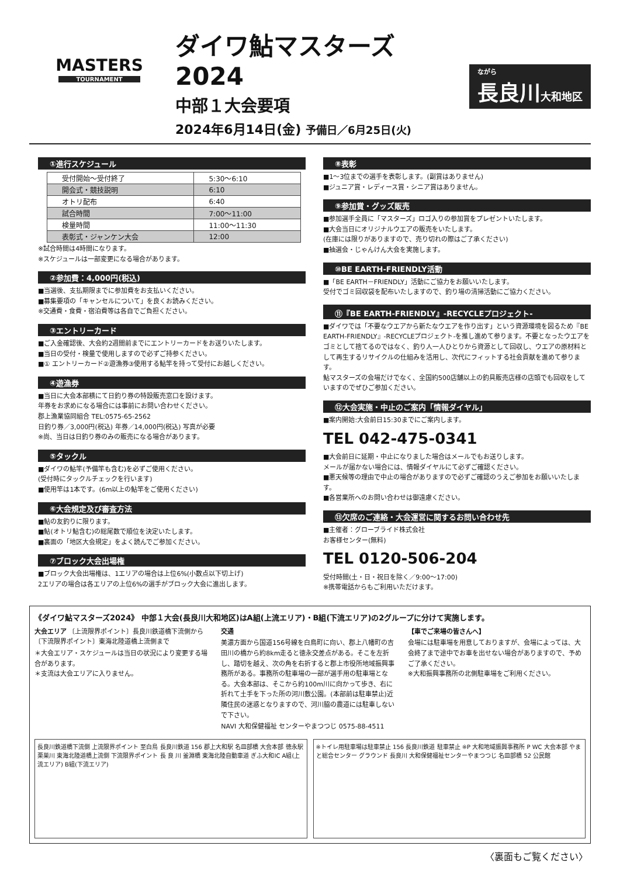MASTERS
TOURNAMENT
ダイワ鮎マスターズ 2024
中部１大会要項
2024年6月14日(金) 予備日／6月25日(火)
ながら
長良川大和地区
①進行スケジュール
| 受付開始～受付終了 | 5:30～6:10 |
| 開会式・競技説明 | 6:10 |
| オトリ配布 | 6:40 |
| 試合時間 | 7:00～11:00 |
| 検量時間 | 11:00～11:30 |
| 表彰式・ジャンケン大会 | 12:00 |
※試合時間は4時間になります。
※スケジュールは一部変更になる場合があります。
②参加費：4,000円(税込)
■当選後、支払期限までに参加費をお支払いください。
■募集要項の「キャンセルについて」を良くお読みください。
※交通費・食費・宿泊費等は各自でご負担ください。
③エントリーカード
■ご入金確認後、大会約2週間前までにエントリーカードをお送りいたします。
■当日の受付・検量で使用しますので必ずご持参ください。
■① エントリーカード②遊漁券③使用する鮎竿を持って受付にお越しください。
④遊漁券
■当日に大会本部横にて日釣り券の特設販売窓口を設けます。
年券をお求めになる場合には事前にお問い合わせください。
郡上漁業協同組合 TEL:0575-65-2562
日釣り券／3,000円(税込) 年券／14,000円(税込) 写真が必要
※尚、当日は日釣り券のみの販売になる場合があります。
⑤タックル
■ダイワの鮎竿(予備竿も含む)を必ずご使用ください。
(受付時にタックルチェックを行います)
■使用竿は1本です。(6m以上の鮎竿をご使用ください)
⑥大会規定及び審査方法
■鮎の友釣りに限ります。
■鮎(オトリ鮎含む)の総尾数で順位を決定いたします。
■裏面の「地区大会規定」をよく読んでご参加ください。
⑦ブロック大会出場権
■ブロック大会出場権は、1エリアの場合は上位6%(小数点以下切上げ)
2エリアの場合は各エリアの上位6%の選手がブロック大会に進出します。
⑧表彰
■1～3位までの選手を表彰します。(副賞はありません)
■ジュニア賞・レディース賞・シニア賞はありません。
⑨参加賞・グッズ販売
■参加選手全員に「マスターズ」ロゴ入りの参加賞をプレゼントいたします。
■大会当日にオリジナルウエアの販売をいたします。
(在庫には限りがありますので、売り切れの際はご了承ください)
■抽選会・じゃんけん大会を実施します。
⑩BE EARTH-FRIENDLY活動
■「BE EARTH－FRIENDLY」活動にご協力をお願いいたします。
受付でゴミ回収袋を配布いたしますので、釣り場の清掃活動にご協力ください。
⑪『BE EARTH-FRIENDLY』-RECYCLEプロジェクト-
■ダイワでは「不要なウエアから新たなウエアを作り出す」という資源環境を図るため『BE EARTH-FRIENDLY』-RECYCLEプロジェクト-を推し進めて参ります。不要となったウエアをゴミとして捨てるのではなく、釣り人一人ひとりから資源として回収し、ウエアの原材料として再生するリサイクルの仕組みを活用し、次代にフィットする社会貢献を進めて参ります。
鮎マスターズの会場だけでなく、全国約500店舗以上の釣具販売店様の店頭でも回収をしていますのでぜひご参加ください。
⑫大会実施・中止のご案内「情報ダイヤル」
■案内開始:大会前日15:30までにご案内します。
TEL 042-475-0341
■大会前日に延期・中止になりました場合はメールでもお送りします。
メールが届かない場合には、情報ダイヤルにて必ずご確認ください。
■悪天候等の理由で中止の場合がありますので必ずご確認のうえご参加をお願いいたします。
■各営業所へのお問い合わせは御遠慮ください。
⑬欠席のご連絡・大会運営に関するお問い合わせ先
■主催者：グローブライド株式会社
お客様センター(無料)
TEL 0120-506-204
受付時間(土・日・祝日を除く／9:00～17:00)
※携帯電話からもご利用いただけます。
《ダイワ鮎マスターズ2024》 中部１大会(長良川大和地区)はA組(上流エリア)・B組(下流エリア)の2グループに分けて実施します。
大会エリア 〔上流限界ポイント〕長良川鉄道橋下流側から 〔下流限界ポイント〕東海北陸道橋上流側まで
＊大会エリア・スケジュールは当日の状況により変更する場合があります。
＊支流は大会エリアに入りません。
交通
美濃方面から国道156号線を白鳥町に向い、郡上八幡町の吉田川の橋から約8km走ると徳永交差点がある。そこを左折し、踏切を越え、次の角を右折すると郡上市役所地域振興事務所がある。事務所の駐車場の一部が選手用の駐車場となる。大会本部は、そこから約100m川に向かって歩き、右に折れて土手を下った所の河川敷公園。(本部前は駐車禁止)近隣住民の迷惑となりますので、河川脇の農道には駐車しないで下さい。
NAVI 大和保健福祉 センターやまつつじ 0575-88-4511
【車でご来場の皆さんへ】
会場には駐車場を用意しておりますが、会場によっては、大会終了まで途中でお車を出せない場合がありますので、予めご了承ください。
※大和振興事務所の北側駐車場をご利用ください。
長良川鉄道橋下流側 上流限界ポイント 至白鳥 長良川鉄道 156 郡上大和駅 名皿部橋 大会本部 徳永駅 栗巣川 東海北陸道橋上流側 下流限界ポイント 長 良 川 釜淵橋 東海北陸自動車道 ぎふ大和IC A組(上流エリア) B組(下流エリア)
※トイレ用駐車場は駐車禁止 156 長良川鉄道 駐車禁止 ※P 大和地域振興事務所 P WC 大会本部 やまと総合センター グラウンド 長良川 大和保健福祉センターやまつつじ 名皿部橋 52 公民館
〈裏面もご覧ください〉